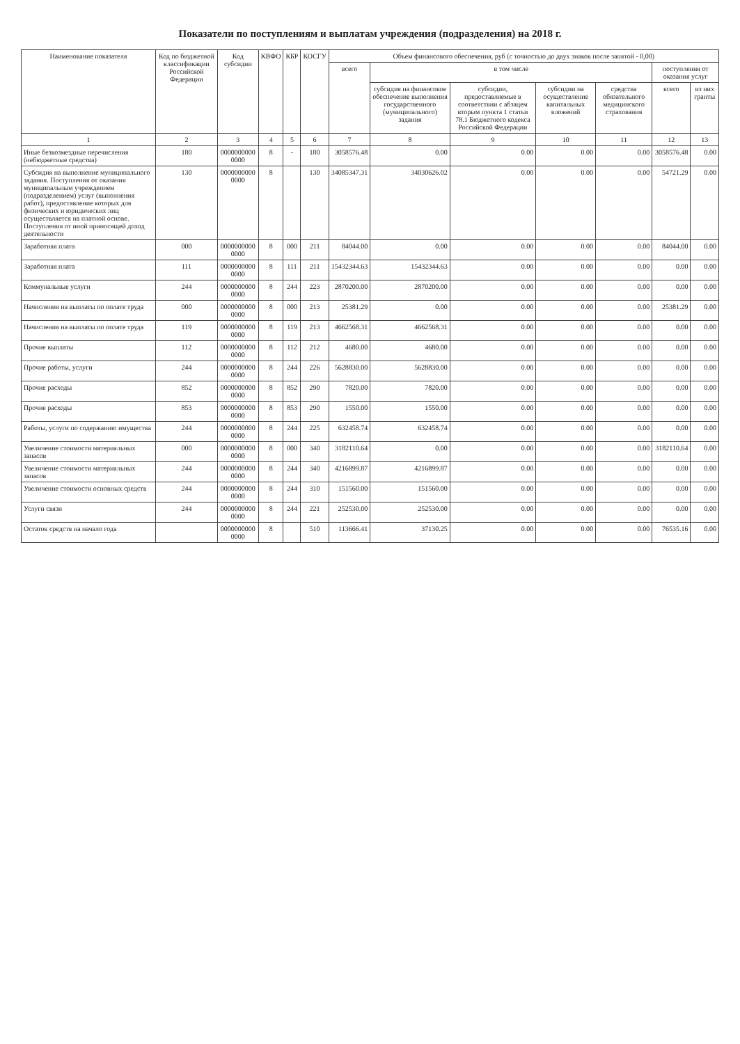Показатели по поступлениям и выплатам учреждения (подразделения) на 2018 г.
| Наименование показателя | Код по бюджетной классификации Российской Федерации | Код субсидии | КВФО | КБР | КОСГУ | Объем финансового обеспечения, руб (с точностью до двух знаков после запятой - 0,00) | | | | | | |
| --- | --- | --- | --- | --- | --- | --- | --- | --- | --- | --- | --- | --- |
| | | | | | | всего | в том числе | | | | поступления от оказания услуг | |
| | | | | | | | субсидия на финансовое обеспечение выполнения государственного (муниципального) задания | субсидии, предоставляемые в соответствии с абзацем вторым пункта 1 статьи 78.1 Бюджетного кодекса Российской Федерации | субсидии на осуществление капитальных вложений | средства обязательного медицинского страхования | всего | из них гранты |
| 1 | 2 | 3 | 4 | 5 | 6 | 7 | 8 | 9 | 10 | 11 | 12 | 13 |
| Иные безвозмездные перечисления (небюджетные средства) | 180 | 0000000000 0000 | 8 | - | 180 | 3058576.48 | 0.00 | 0.00 | 0.00 | 0.00 | 3058576.48 | 0.00 |
| Субсидия на выполнение муниципального задания. Поступления от оказания муниципальным учреждением (подразделением) услуг (выполнения работ), предоставление которых для физических и юридических лиц осуществляется на платной основе. Поступления от иной приносящей доход деятельности | 130 | 0000000000 0000 | 8 | | 130 | 34085347.31 | 34030626.02 | 0.00 | 0.00 | 0.00 | 54721.29 | 0.00 |
| Заработная плата | 000 | 0000000000 0000 | 8 | 000 | 211 | 84044.00 | 0.00 | 0.00 | 0.00 | 0.00 | 84044.00 | 0.00 |
| Заработная плата | 111 | 0000000000 0000 | 8 | 111 | 211 | 15432344.63 | 15432344.63 | 0.00 | 0.00 | 0.00 | 0.00 | 0.00 |
| Коммунальные услуги | 244 | 0000000000 0000 | 8 | 244 | 223 | 2870200.00 | 2870200.00 | 0.00 | 0.00 | 0.00 | 0.00 | 0.00 |
| Начисления на выплаты по оплате труда | 000 | 0000000000 0000 | 8 | 000 | 213 | 25381.29 | 0.00 | 0.00 | 0.00 | 0.00 | 25381.29 | 0.00 |
| Начисления на выплаты по оплате труда | 119 | 0000000000 0000 | 8 | 119 | 213 | 4662568.31 | 4662568.31 | 0.00 | 0.00 | 0.00 | 0.00 | 0.00 |
| Прочие выплаты | 112 | 0000000000 0000 | 8 | 112 | 212 | 4680.00 | 4680.00 | 0.00 | 0.00 | 0.00 | 0.00 | 0.00 |
| Прочие работы, услуги | 244 | 0000000000 0000 | 8 | 244 | 226 | 5628830.00 | 5628830.00 | 0.00 | 0.00 | 0.00 | 0.00 | 0.00 |
| Прочие расходы | 852 | 0000000000 0000 | 8 | 852 | 290 | 7820.00 | 7820.00 | 0.00 | 0.00 | 0.00 | 0.00 | 0.00 |
| Прочие расходы | 853 | 0000000000 0000 | 8 | 853 | 290 | 1550.00 | 1550.00 | 0.00 | 0.00 | 0.00 | 0.00 | 0.00 |
| Работы, услуги по содержанию имущества | 244 | 0000000000 0000 | 8 | 244 | 225 | 632458.74 | 632458.74 | 0.00 | 0.00 | 0.00 | 0.00 | 0.00 |
| Увеличение стоимости материальных запасов | 000 | 0000000000 0000 | 8 | 000 | 340 | 3182110.64 | 0.00 | 0.00 | 0.00 | 0.00 | 3182110.64 | 0.00 |
| Увеличение стоимости материальных запасов | 244 | 0000000000 0000 | 8 | 244 | 340 | 4216899.87 | 4216899.87 | 0.00 | 0.00 | 0.00 | 0.00 | 0.00 |
| Увеличение стоимости основных средств | 244 | 0000000000 0000 | 8 | 244 | 310 | 151560.00 | 151560.00 | 0.00 | 0.00 | 0.00 | 0.00 | 0.00 |
| Услуги связи | 244 | 0000000000 0000 | 8 | 244 | 221 | 252530.00 | 252530.00 | 0.00 | 0.00 | 0.00 | 0.00 | 0.00 |
| Остаток средств на начало года | | 0000000000 0000 | 8 | | 510 | 113666.41 | 37130.25 | 0.00 | 0.00 | 0.00 | 76535.16 | 0.00 |